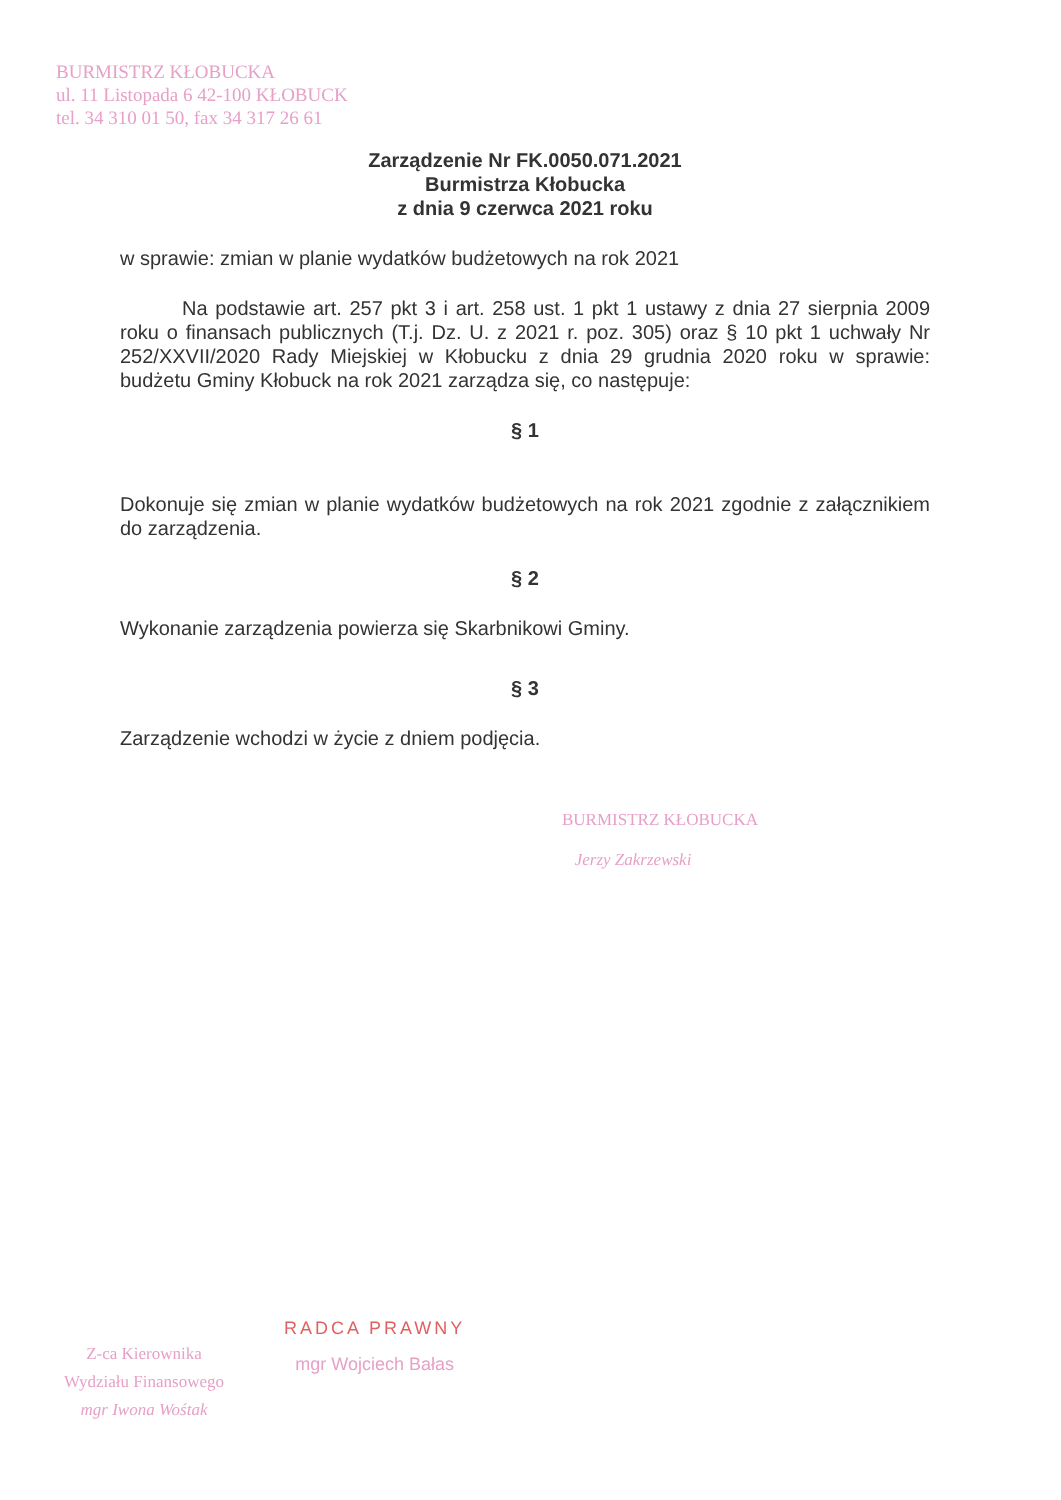BURMISTRZ KŁOBUCKA
ul. 11 Listopada 6 42-100 KŁOBUCK
tel. 34 310 01 50, fax 34 317 26 61
Zarządzenie Nr FK.0050.071.2021
Burmistrza Kłobucka
z dnia 9 czerwca 2021 roku
w sprawie: zmian w planie wydatków budżetowych na rok 2021
Na podstawie art. 257 pkt 3 i art. 258 ust. 1 pkt 1 ustawy z dnia 27 sierpnia 2009 roku o finansach publicznych (T.j. Dz. U. z 2021 r. poz. 305) oraz § 10 pkt 1 uchwały Nr 252/XXVII/2020 Rady Miejskiej w Kłobucku z dnia 29 grudnia 2020 roku w sprawie: budżetu Gminy Kłobuck na rok 2021 zarządza się, co następuje:
§ 1
Dokonuje się zmian w planie wydatków budżetowych na rok 2021 zgodnie z załącznikiem do zarządzenia.
§ 2
Wykonanie zarządzenia powierza się Skarbnikowi Gminy.
§ 3
Zarządzenie wchodzi w życie z dniem podjęcia.
BURMISTRZ KŁOBUCKA
Jerzy Zakrzewski
Z-ca Kierownika
Wydziału Finansowego
mgr Iwona Wośtak
RADCA PRAWNY
mgr Wojciech Bałas